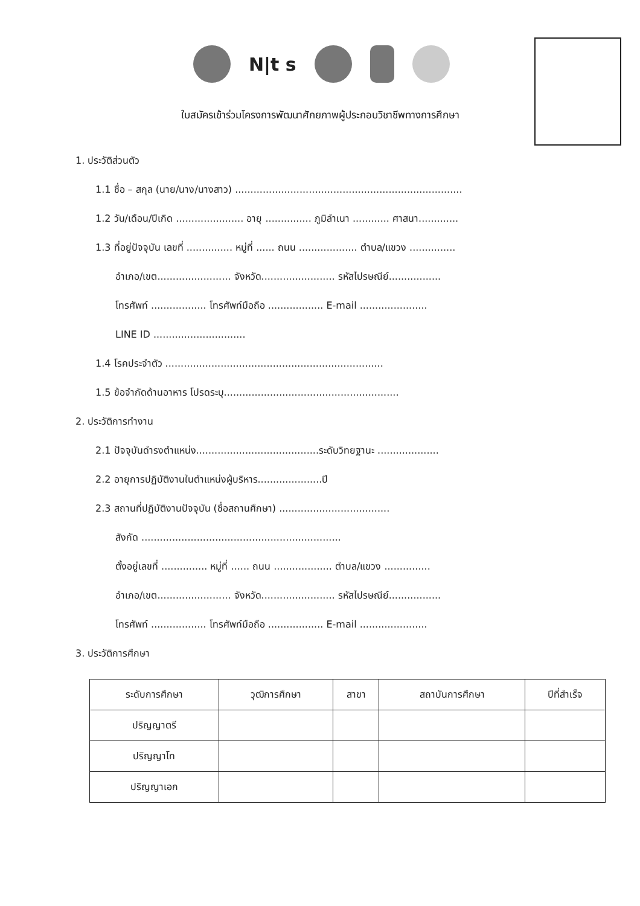N|t s
ใบสมัครเข้าร่วมโครงการพัฒนาศักยภาพผู้ประกอบวิชาชีพทางการศึกษา
1. ประวัติส่วนตัว
1.1 ชื่อ – สกุล (นาย/นาง/นางสาว) ..........................................................................
1.2 วัน/เดือน/ปีเกิด ...................... อายุ ............... ภูมิลำเนา ............ ศาสนา.............
1.3 ที่อยู่ปัจจุบัน เลขที่ ............... หมู่ที่ ...... ถนน ................... ตำบล/แขวง ...............
อำเภอ/เขต........................ จังหวัด........................ รหัสไปรษณีย์.................
โทรศัพท์ .................. โทรศัพท์มือถือ .................. E-mail ......................
LINE ID ..............................
1.4 โรคประจำตัว .......................................................................
1.5 ข้อจำกัดด้านอาหาร โปรดระบุ.........................................................
2. ประวัติการทำงาน
2.1 ปัจจุบันดำรงตำแหน่ง........................................ระดับวิทยฐานะ ....................
2.2 อายุการปฏิบัติงานในตำแหน่งผู้บริหาร.....................ปี
2.3 สถานที่ปฏิบัติงานปัจจุบัน (ชื่อสถานศึกษา) ....................................
สังกัด .................................................................
ตั้งอยู่เลขที่ ............... หมู่ที่ ...... ถนน ................... ตำบล/แขวง ...............
อำเภอ/เขต........................ จังหวัด........................ รหัสไปรษณีย์.................
โทรศัพท์ .................. โทรศัพท์มือถือ .................. E-mail ......................
3. ประวัติการศึกษา
| ระดับการศึกษา | วุฒิการศึกษา | สาขา | สถาบันการศึกษา | ปีที่สำเร็จ |
| --- | --- | --- | --- | --- |
| ปริญญาตรี | | | | |
| ปริญญาโท | | | | |
| ปริญญาเอก | | | | |